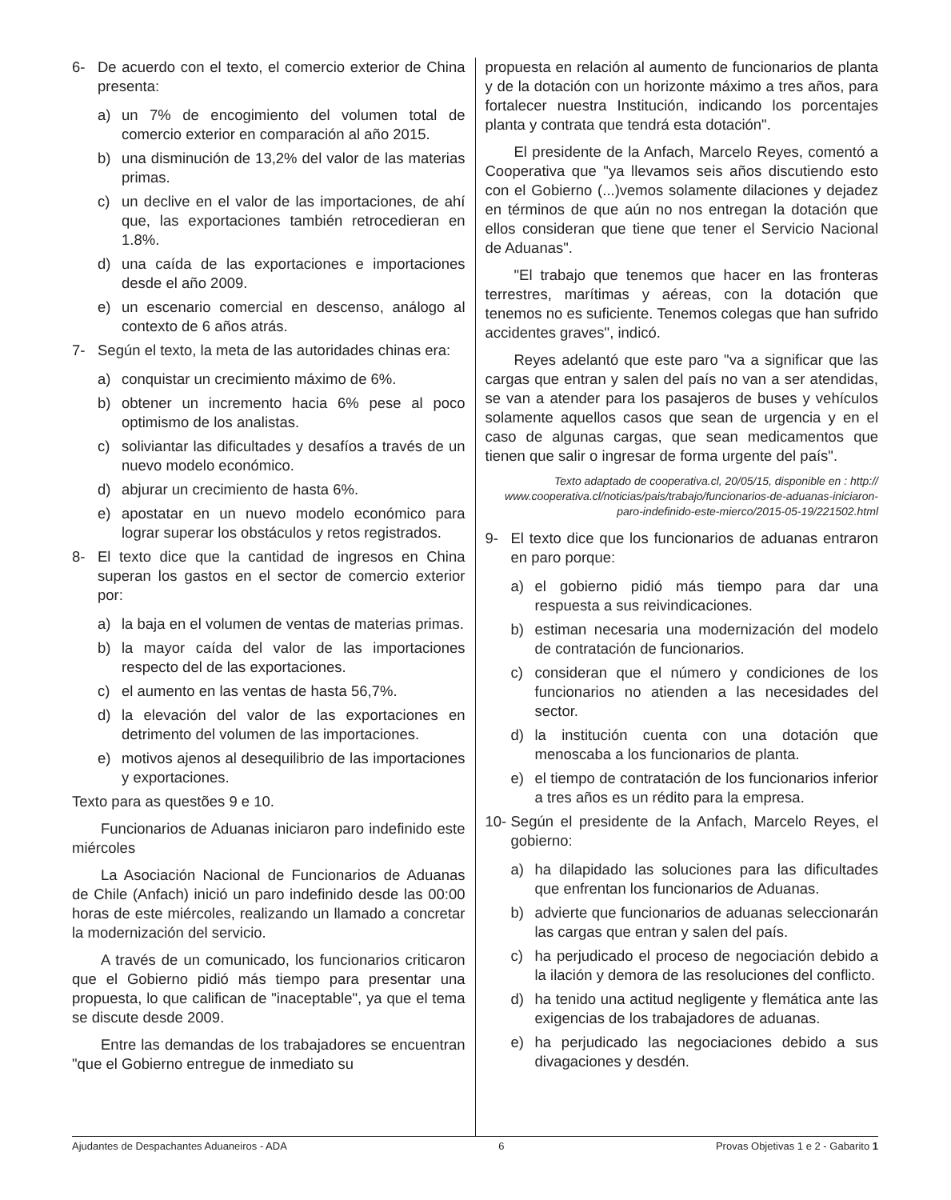6- De acuerdo con el texto, el comercio exterior de China presenta:
a) un 7% de encogimiento del volumen total de comercio exterior en comparación al año 2015.
b) una disminución de 13,2% del valor de las materias primas.
c) un declive en el valor de las importaciones, de ahí que, las exportaciones también retrocedieran en 1.8%.
d) una caída de las exportaciones e importaciones desde el año 2009.
e) un escenario comercial en descenso, análogo al contexto de 6 años atrás.
7- Según el texto, la meta de las autoridades chinas era:
a) conquistar un crecimiento máximo de 6%.
b) obtener un incremento hacia 6% pese al poco optimismo de los analistas.
c) soliviantar las dificultades y desafíos a través de un nuevo modelo económico.
d) abjurar un crecimiento de hasta 6%.
e) apostatar en un nuevo modelo económico para lograr superar los obstáculos y retos registrados.
8- El texto dice que la cantidad de ingresos en China superan los gastos en el sector de comercio exterior por:
a) la baja en el volumen de ventas de materias primas.
b) la mayor caída del valor de las importaciones respecto del de las exportaciones.
c) el aumento en las ventas de hasta 56,7%.
d) la elevación del valor de las exportaciones en detrimento del volumen de las importaciones.
e) motivos ajenos al desequilibrio de las importaciones y exportaciones.
Texto para as questões 9 e 10.
Funcionarios de Aduanas iniciaron paro indefinido este miércoles
La Asociación Nacional de Funcionarios de Aduanas de Chile (Anfach) inició un paro indefinido desde las 00:00 horas de este miércoles, realizando un llamado a concretar la modernización del servicio.
A través de un comunicado, los funcionarios criticaron que el Gobierno pidió más tiempo para presentar una propuesta, lo que califican de "inaceptable", ya que el tema se discute desde 2009.
Entre las demandas de los trabajadores se encuentran "que el Gobierno entregue de inmediato su
propuesta en relación al aumento de funcionarios de planta y de la dotación con un horizonte máximo a tres años, para fortalecer nuestra Institución, indicando los porcentajes planta y contrata que tendrá esta dotación".
El presidente de la Anfach, Marcelo Reyes, comentó a Cooperativa que "ya llevamos seis años discutiendo esto con el Gobierno (...)vemos solamente dilaciones y dejadez en términos de que aún no nos entregan la dotación que ellos consideran que tiene que tener el Servicio Nacional de Aduanas".
"El trabajo que tenemos que hacer en las fronteras terrestres, marítimas y aéreas, con la dotación que tenemos no es suficiente. Tenemos colegas que han sufrido accidentes graves", indicó.
Reyes adelantó que este paro "va a significar que las cargas que entran y salen del país no van a ser atendidas, se van a atender para los pasajeros de buses y vehículos solamente aquellos casos que sean de urgencia y en el caso de algunas cargas, que sean medicamentos que tienen que salir o ingresar de forma urgente del país".
Texto adaptado de cooperativa.cl, 20/05/15, disponible en : http:// www.cooperativa.cl/noticias/pais/trabajo/funcionarios-de-aduanas-iniciaron-paro-indefinido-este-mierco/2015-05-19/221502.html
9- El texto dice que los funcionarios de aduanas entraron en paro porque:
a) el gobierno pidió más tiempo para dar una respuesta a sus reivindicaciones.
b) estiman necesaria una modernización del modelo de contratación de funcionarios.
c) consideran que el número y condiciones de los funcionarios no atienden a las necesidades del sector.
d) la institución cuenta con una dotación que menoscaba a los funcionarios de planta.
e) el tiempo de contratación de los funcionarios inferior a tres años es un rédito para la empresa.
10- Según el presidente de la Anfach, Marcelo Reyes, el gobierno:
a) ha dilapidado las soluciones para las dificultades que enfrentan los funcionarios de Aduanas.
b) advierte que funcionarios de aduanas seleccionarán las cargas que entran y salen del país.
c) ha perjudicado el proceso de negociación debido a la ilación y demora de las resoluciones del conflicto.
d) ha tenido una actitud negligente y flemática ante las exigencias de los trabajadores de aduanas.
e) ha perjudicado las negociaciones debido a sus divagaciones y desdén.
Ajudantes de Despachantes Aduaneiros - ADA 6 Provas Objetivas 1 e 2 - Gabarito 1